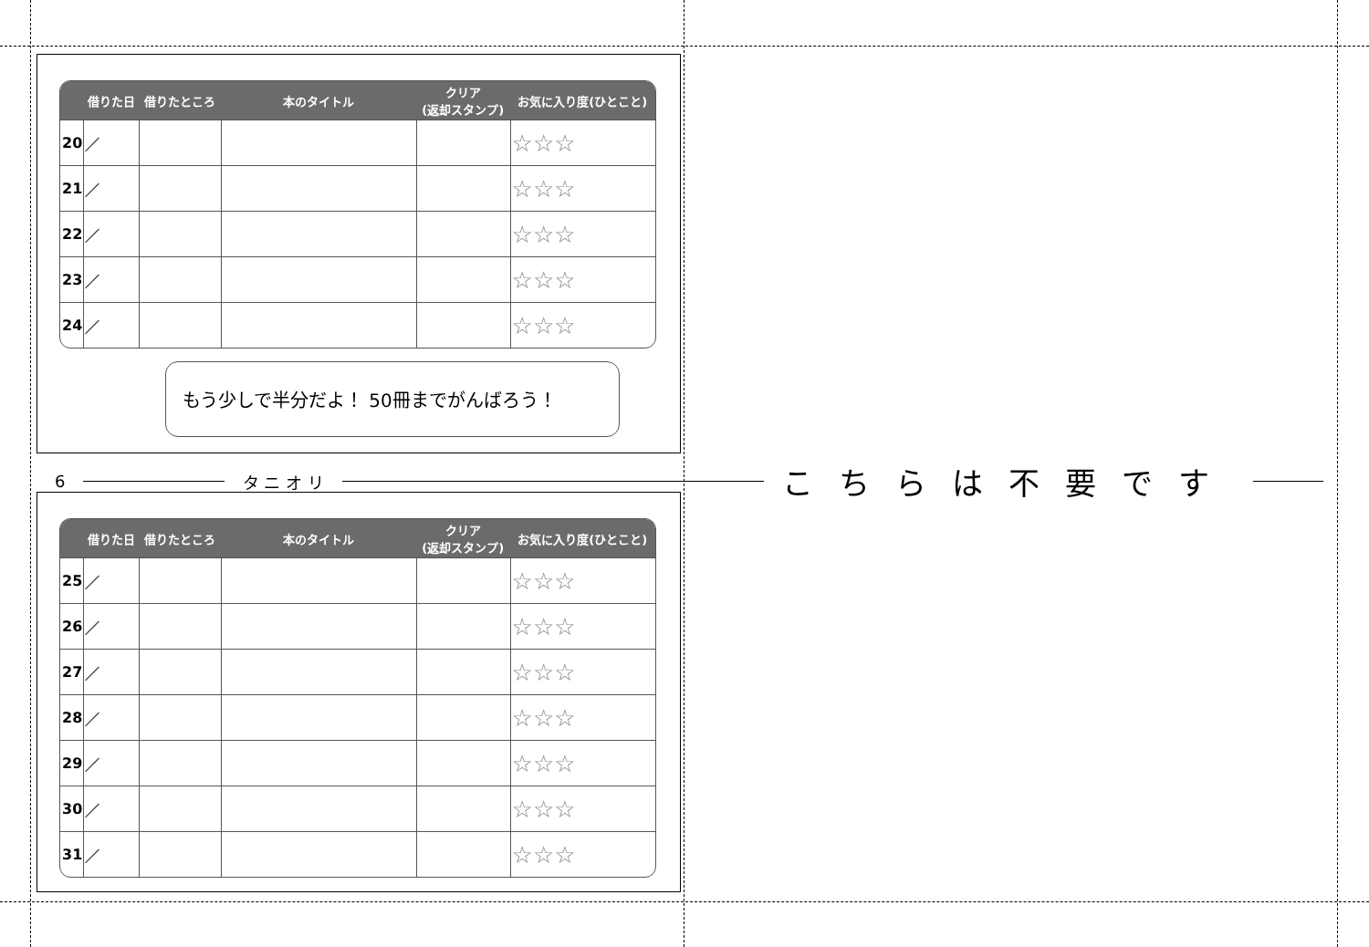| | 借りた日 | 借りたところ | 本のタイトル | クリア (返却スタンプ) | お気に入り度(ひとこと) |
| --- | --- | --- | --- | --- | --- |
| 20 | ／ | | | | ☆☆☆ |
| 21 | ／ | | | | ☆☆☆ |
| 22 | ／ | | | | ☆☆☆ |
| 23 | ／ | | | | ☆☆☆ |
| 24 | ／ | | | | ☆☆☆ |
もう少しで半分だよ！ 50冊までがんばろう！
6 タ ニ オ リ こちらは不要です
| | 借りた日 | 借りたところ | 本のタイトル | クリア (返却スタンプ) | お気に入り度(ひとこと) |
| --- | --- | --- | --- | --- | --- |
| 25 | ／ | | | | ☆☆☆ |
| 26 | ／ | | | | ☆☆☆ |
| 27 | ／ | | | | ☆☆☆ |
| 28 | ／ | | | | ☆☆☆ |
| 29 | ／ | | | | ☆☆☆ |
| 30 | ／ | | | | ☆☆☆ |
| 31 | ／ | | | | ☆☆☆ |